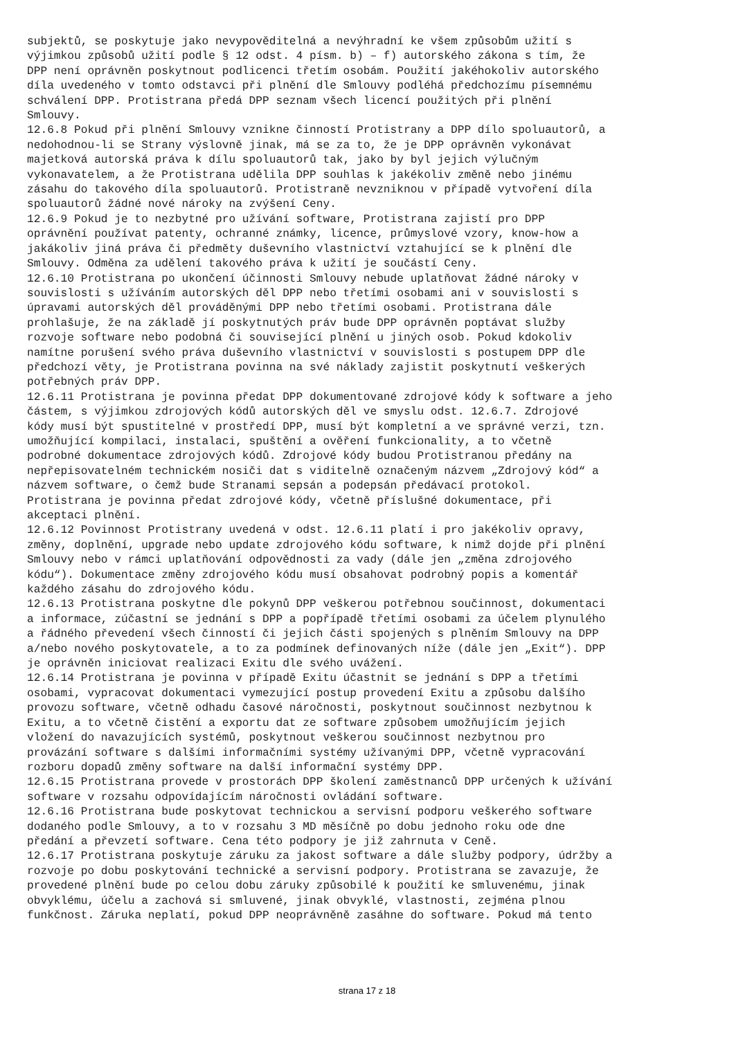subjektů, se poskytuje jako nevypověditelná a nevýhradní ke všem způsobům užití s výjimkou způsobů užití podle § 12 odst. 4 písm. b) – f) autorského zákona s tím, že DPP není oprávněn poskytnout podlicenci třetím osobám. Použití jakéhokoliv autorského díla uvedeného v tomto odstavci při plnění dle Smlouvy podléhá předchozímu písemnému schválení DPP. Protistrana předá DPP seznam všech licencí použitých při plnění Smlouvy. 12.6.8 Pokud při plnění Smlouvy vznikne činností Protistrany a DPP dílo spoluautorů, a nedohodnou-li se Strany výslovně jinak, má se za to, že je DPP oprávněn vykonávat majetková autorská práva k dílu spoluautorů tak, jako by byl jejich výlučným vykonavatelem, a že Protistrana udělila DPP souhlas k jakékoliv změně nebo jinému zásahu do takového díla spoluautorů. Protistraně nevzniknou v případě vytvoření díla spoluautorů žádné nové nároky na zvýšení Ceny. 12.6.9 Pokud je to nezbytné pro užívání software, Protistrana zajistí pro DPP oprávnění používat patenty, ochranné známky, licence, průmyslové vzory, know-how a jakákoliv jiná práva či předměty duševního vlastnictví vztahující se k plnění dle Smlouvy. Odměna za udělení takového práva k užití je součástí Ceny. 12.6.10 Protistrana po ukončení účinnosti Smlouvy nebude uplatňovat žádné nároky v souvislosti s užíváním autorských děl DPP nebo třetími osobami ani v souvislosti s úpravami autorských děl prováděnými DPP nebo třetími osobami. Protistrana dále prohlašuje, že na základě jí poskytnutých práv bude DPP oprávněn poptávat služby rozvoje software nebo podobná či související plnění u jiných osob. Pokud kdokoliv namítne porušení svého práva duševního vlastnictví v souvislosti s postupem DPP dle předchozí věty, je Protistrana povinna na své náklady zajistit poskytnutí veškerých potřebných práv DPP. 12.6.11 Protistrana je povinna předat DPP dokumentované zdrojové kódy k software a jeho částem, s výjimkou zdrojových kódů autorských děl ve smyslu odst. 12.6.7. Zdrojové kódy musí být spustitelné v prostředí DPP, musí být kompletní a ve správné verzi, tzn. umožňující kompilaci, instalaci, spuštění a ověření funkcionality, a to včetně podrobné dokumentace zdrojových kódů. Zdrojové kódy budou Protistranou předány na nepřepisovatelném technickém nosiči dat s viditelně označeným názvem „Zdrojový kód“ a názvem software, o čemž bude Stranami sepsán a podepsán předávací protokol. Protistrana je povinna předat zdrojové kódy, včetně příslušné dokumentace, při akceptaci plnění. 12.6.12 Povinnost Protistrany uvedená v odst. 12.6.11 platí i pro jakékoliv opravy, změny, doplnění, upgrade nebo update zdrojového kódu software, k nimž dojde při plnění Smlouvy nebo v rámci uplatňování odpovědnosti za vady (dále jen „změna zdrojového kódu“). Dokumentace změny zdrojového kódu musí obsahovat podrobný popis a komentář každého zásahu do zdrojového kódu. 12.6.13 Protistrana poskytne dle pokynů DPP veškerou potřebnou součinnost, dokumentaci a informace, zúčastní se jednání s DPP a popřípadě třetími osobami za účelem plynulého a řádného převedení všech činností či jejich části spojených s plněním Smlouvy na DPP a/nebo nového poskytovatele, a to za podmínek definovaných níže (dále jen „Exit“). DPP je oprávněn iniciovat realizaci Exitu dle svého uvážení. 12.6.14 Protistrana je povinna v případě Exitu účastnit se jednání s DPP a třetími osobami, vypracovat dokumentaci vymezující postup provedení Exitu a způsobu dalšího provozu software, včetně odhadu časové náročnosti, poskytnout součinnost nezbytnou k Exitu, a to včetně čistění a exportu dat ze software způsobem umožňujícím jejich vložení do navazujících systémů, poskytnout veškerou součinnost nezbytnou pro provázání software s dalšími informačními systémy užívanými DPP, včetně vypracování rozboru dopadů změny software na další informační systémy DPP. 12.6.15 Protistrana provede v prostorách DPP školení zaměstnanců DPP určených k užívání software v rozsahu odpovídajícím náročnosti ovládání software. 12.6.16 Protistrana bude poskytovat technickou a servisní podporu veškerého software dodaného podle Smlouvy, a to v rozsahu 3 MD měsíčně po dobu jednoho roku ode dne předání a převzetí software. Cena této podpory je již zahrnuta v Ceně. 12.6.17 Protistrana poskytuje záruku za jakost software a dále služby podpory, údržby a rozvoje po dobu poskytování technické a servisní podpory. Protistrana se zavazuje, že provedené plnění bude po celou dobu záruky způsobilé k použití ke smluvenému, jinak obvyklému, účelu a zachová si smluvené, jinak obvyklé, vlastnosti, zejména plnou funkčnost. Záruka neplatí, pokud DPP neoprávněně zasáhne do software. Pokud má tento
strana 17 z 18